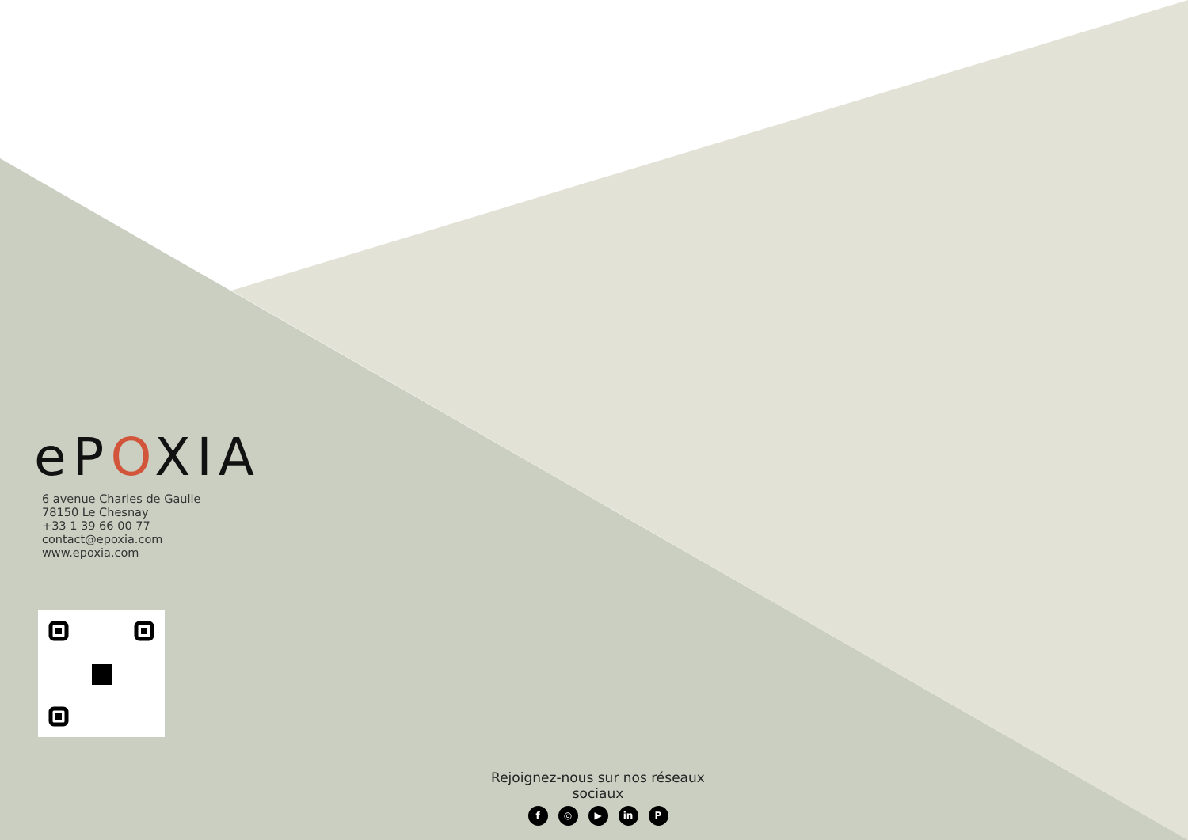ePOXIA
6 avenue Charles de Gaulle
78150 Le Chesnay
+33 1 39 66 00 77
contact@epoxia.com
www.epoxia.com
Rejoignez-nous sur nos réseaux sociaux
f ◎ ▶ in P